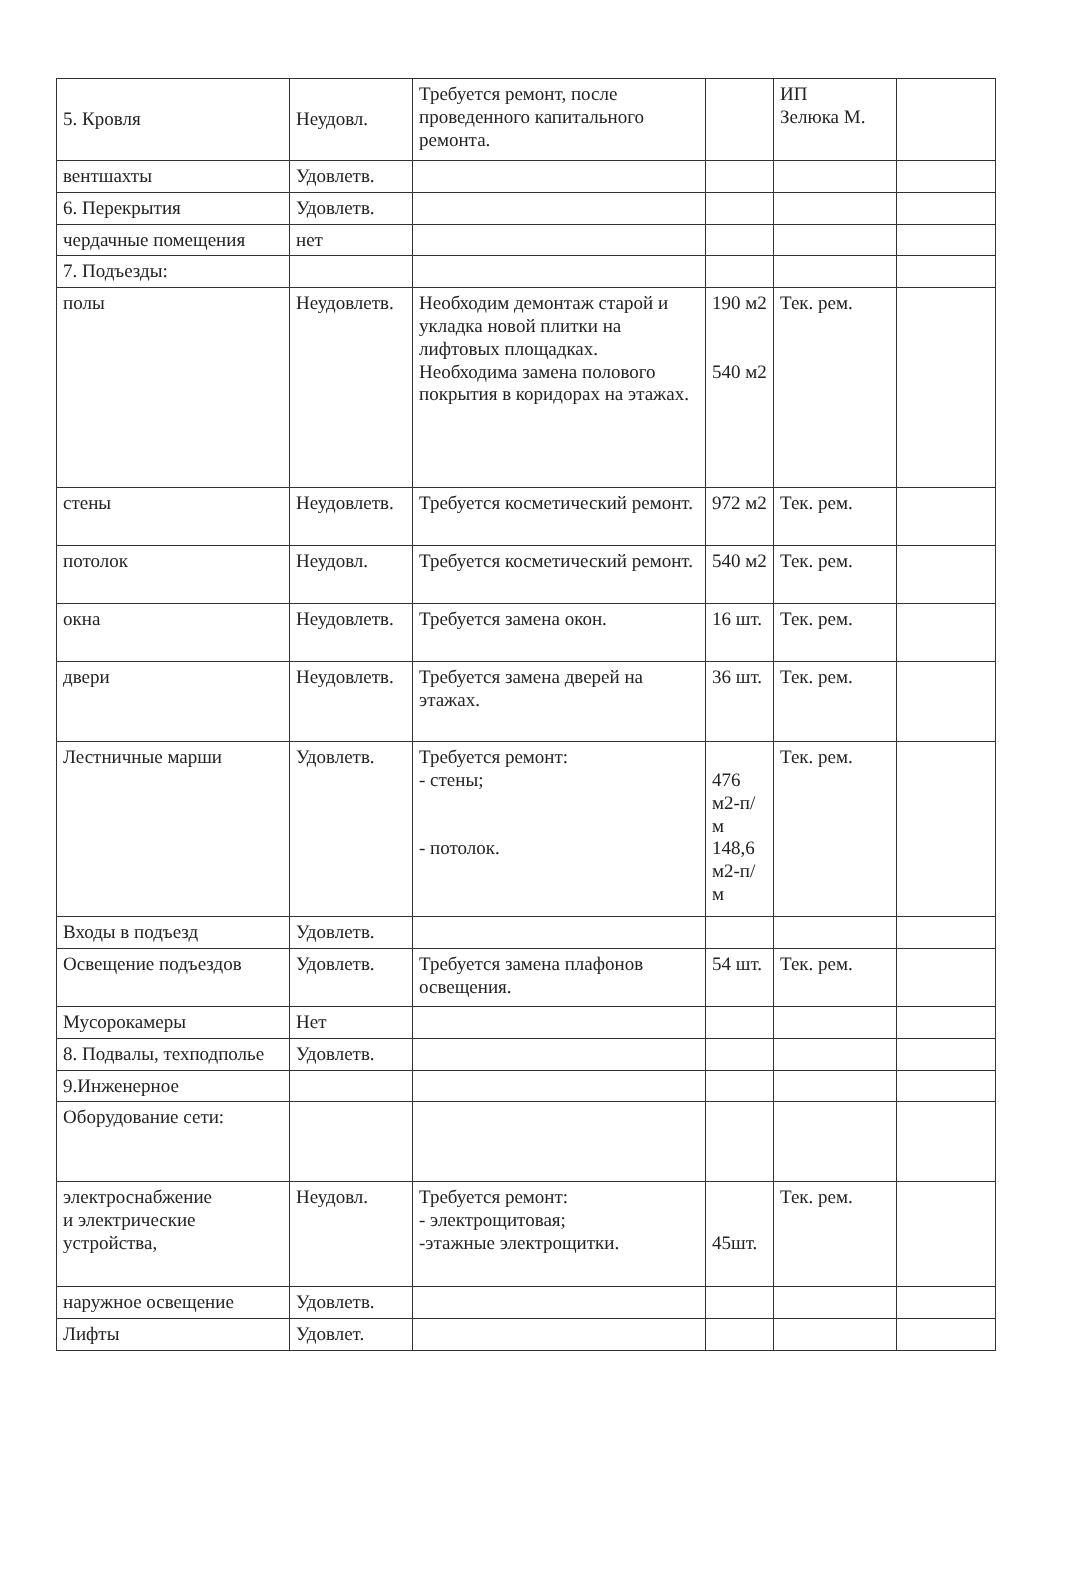| 5. Кровля | Неудовл. | Требуется ремонт, после проведенного капитального ремонта. | | ИП Зелюка М. | |
| вентшахты | Удовлетв. | | | | |
| 6. Перекрытия | Удовлетв. | | | | |
| чердачные помещения | нет | | | | |
| 7. Подъезды: | | | | | |
| полы | Неудовлетв. | Необходим демонтаж старой и укладка новой плитки на лифтовых площадках. Необходима замена полового покрытия в коридорах на этажах. | 190 м2 540 м2 | Тек. рем. | |
| стены | Неудовлетв. | Требуется косметический ремонт. | 972 м2 | Тек. рем. | |
| потолок | Неудовл. | Требуется косметический ремонт. | 540 м2 | Тек. рем. | |
| окна | Неудовлетв. | Требуется замена окон. | 16 шт. | Тек. рем. | |
| двери | Неудовлетв. | Требуется замена дверей на этажах. | 36 шт. | Тек. рем. | |
| Лестничные марши | Удовлетв. | Требуется ремонт: - стены; - потолок. | 476 м2-п/м 148,6 м2-п/м | Тек. рем. | |
| Входы в подъезд | Удовлетв. | | | | |
| Освещение подъездов | Удовлетв. | Требуется замена плафонов освещения. | 54 шт. | Тек. рем. | |
| Мусорокамеры | Нет | | | | |
| 8. Подвалы, техподполье | Удовлетв. | | | | |
| 9.Инженерное | | | | | |
| Оборудование сети: | | | | | |
| электроснабжение и электрические устройства, | Неудовл. | Требуется ремонт: - электрощитовая; -этажные электрощитки. | 45шт. | Тек. рем. | |
| наружное освещение | Удовлетв. | | | | |
| Лифты | Удовлет. | | | | |